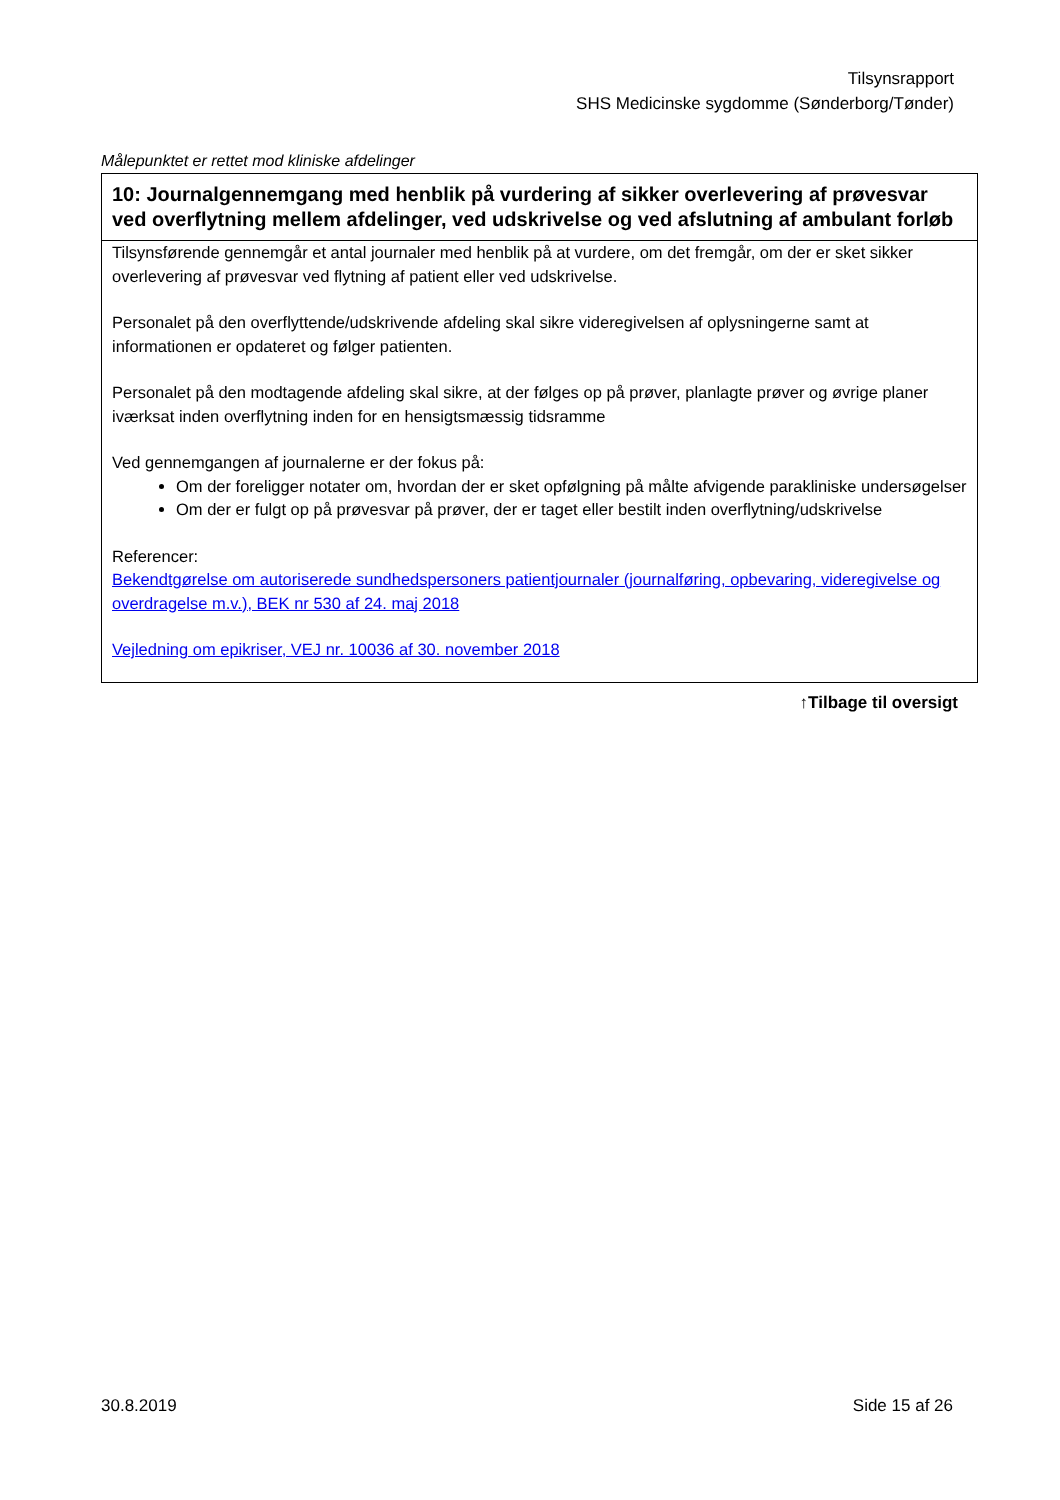Tilsynsrapport
SHS Medicinske sygdomme (Sønderborg/Tønder)
Målepunktet er rettet mod kliniske afdelinger
| 10: Journalgennemgang med henblik på vurdering af sikker overlevering af prøvesvar ved overflytning mellem afdelinger, ved udskrivelse og ved afslutning af ambulant forløb |
| --- |
| Tilsynsførende gennemgår et antal journaler med henblik på at vurdere, om det fremgår, om der er sket sikker overlevering af prøvesvar ved flytning af patient eller ved udskrivelse. Personalet på den overflyttende/udskrivende afdeling skal sikre videregivelsen af oplysningerne samt at informationen er opdateret og følger patienten. Personalet på den modtagende afdeling skal sikre, at der følges op på prøver, planlagte prøver og øvrige planer iværksat inden overflytning inden for en hensigtsmæssig tidsramme Ved gennemgangen af journalerne er der fokus på: Om der foreligger notater om, hvordan der er sket opfølgning på målte afvigende parakliniske undersøgelser Om der er fulgt op på prøvesvar på prøver, der er taget eller bestilt inden overflytning/udskrivelse Referencer: Bekendtgørelse om autoriserede sundhedspersoners patientjournaler (journalføring, opbevaring, videregivelse og overdragelse m.v.), BEK nr 530 af 24. maj 2018 Vejledning om epikriser, VEJ nr. 10036 af 30. november 2018 |
↑Tilbage til oversigt
30.8.2019 Side 15 af 26